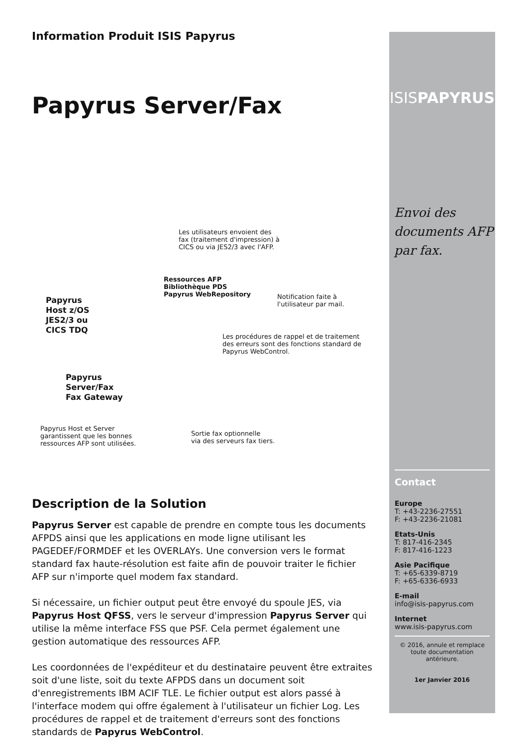Information Produit ISIS Papyrus
Papyrus Server/Fax
Les utilisateurs envoient des fax (traitement d'impression) à CICS ou via JES2/3 avec l'AFP.
Ressources AFP
Bibliothèque PDS
Papyrus WebRepository
Notification faite à
l'utilisateur par mail.
Papyrus
Host z/OS
JES2/3 ou
CICS TDQ
Les procédures de rappel et de traitement des erreurs sont des fonctions standard de Papyrus WebControl.
Papyrus
Server/Fax
Fax Gateway
Papyrus Host et Server garantissent que les bonnes ressources AFP sont utilisées.
Sortie fax optionnelle
via des serveurs fax tiers.
Description de la Solution
Papyrus Server est capable de prendre en compte tous les documents AFPDS ainsi que les applications en mode ligne utilisant les PAGEDEF/FORMDEF et les OVERLAYs. Une conversion vers le format standard fax haute-résolution est faite afin de pouvoir traiter le fichier AFP sur n'importe quel modem fax standard.
Si nécessaire, un fichier output peut être envoyé du spoule JES, via Papyrus Host QFSS, vers le serveur d'impression Papyrus Server qui utilise la même interface FSS que PSF. Cela permet également une gestion automatique des ressources AFP.
Les coordonnées de l'expéditeur et du destinataire peuvent être extraites soit d'une liste, soit du texte AFPDS dans un document soit d'enregistrements IBM ACIF TLE. Le fichier output est alors passé à l'interface modem qui offre également à l'utilisateur un fichier Log. Les procédures de rappel et de traitement d'erreurs sont des fonctions standards de Papyrus WebControl.
ISISPAPYRUS
Envoi des documents AFP par fax.
Contact
Europe
T: +43-2236-27551
F: +43-2236-21081
Etats-Unis
T: 817-416-2345
F: 817-416-1223
Asie Pacifique
T: +65-6339-8719
F: +65-6336-6933
E-mail
info@isis-papyrus.com
Internet
www.isis-papyrus.com
© 2016, annule et remplace toute documentation antérieure.
1er Janvier 2016